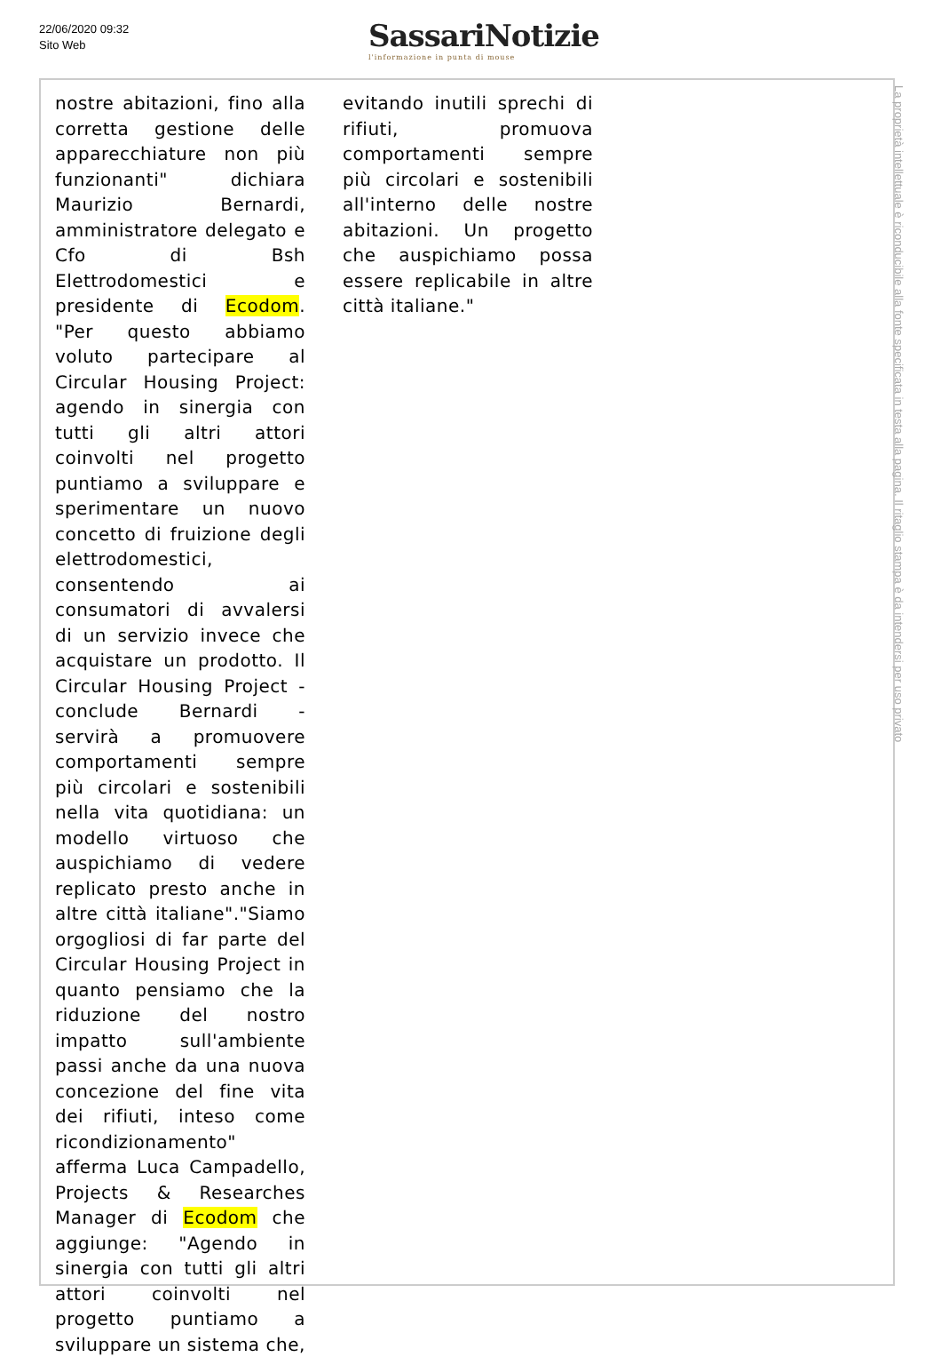22/06/2020 09:32
Sito Web
SassariNotizie
l'informazione in punta di mouse
nostre abitazioni, fino alla corretta gestione delle apparecchiature non più funzionanti" dichiara Maurizio Bernardi, amministratore delegato e Cfo di Bsh Elettrodomestici e presidente di Ecodom. "Per questo abbiamo voluto partecipare al Circular Housing Project: agendo in sinergia con tutti gli altri attori coinvolti nel progetto puntiamo a sviluppare e sperimentare un nuovo concetto di fruizione degli elettrodomestici, consentendo ai consumatori di avvalersi di un servizio invece che acquistare un prodotto. Il Circular Housing Project - conclude Bernardi - servirà a promuovere comportamenti sempre più circolari e sostenibili nella vita quotidiana: un modello virtuoso che auspichiamo di vedere replicato presto anche in altre città italiane"."Siamo orgogliosi di far parte del Circular Housing Project in quanto pensiamo che la riduzione del nostro impatto sull'ambiente passi anche da una nuova concezione del fine vita dei rifiuti, inteso come ricondizionamento" afferma Luca Campadello, Projects & Researches Manager di Ecodom che aggiunge: "Agendo in sinergia con tutti gli altri attori coinvolti nel progetto puntiamo a sviluppare un sistema che,
evitando inutili sprechi di rifiuti, promuova comportamenti sempre più circolari e sostenibili all'interno delle nostre abitazioni. Un progetto che auspichiamo possa essere replicabile in altre città italiane."
La proprietà intellettuale è riconducibile alla fonte specificata in testa alla pagina. Il ritaglio stampa è da intendersi per uso privato